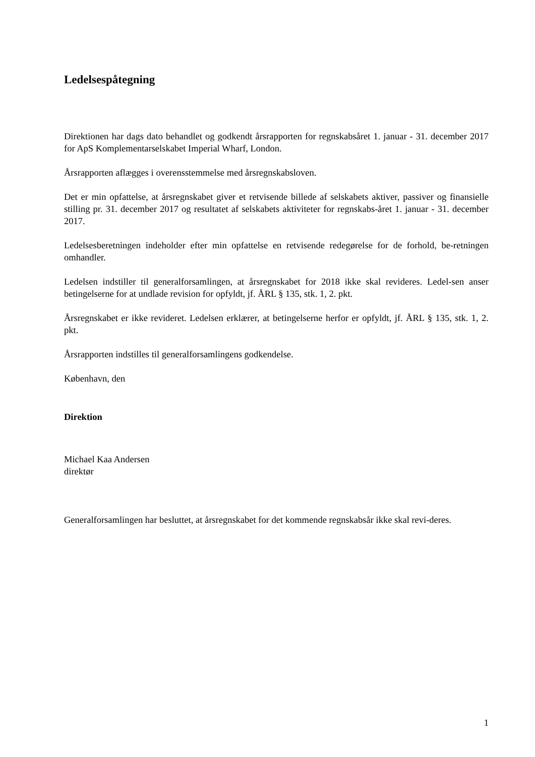Ledelsespåtegning
Direktionen har dags dato behandlet og godkendt årsrapporten for regnskabsåret 1. januar - 31. december 2017 for ApS Komplementarselskabet Imperial Wharf, London.
Årsrapporten aflægges i overensstemmelse med årsregnskabsloven.
Det er min opfattelse, at årsregnskabet giver et retvisende billede af selskabets aktiver, passiver og finansielle stilling pr. 31. december 2017 og resultatet af selskabets aktiviteter for regnskabs-året 1. januar - 31. december 2017.
Ledelsesberetningen indeholder efter min opfattelse en retvisende redegørelse for de forhold, be-retningen omhandler.
Ledelsen indstiller til generalforsamlingen, at årsregnskabet for 2018 ikke skal revideres. Ledel-sen anser betingelserne for at undlade revision for opfyldt, jf. ÅRL § 135, stk. 1, 2. pkt.
Årsregnskabet er ikke revideret. Ledelsen erklærer, at betingelserne herfor er opfyldt, jf. ÅRL § 135, stk. 1, 2. pkt.
Årsrapporten indstilles til generalforsamlingens godkendelse.
København, den
Direktion
Michael Kaa Andersen
direktør
Generalforsamlingen har besluttet, at årsregnskabet for det kommende regnskabsår ikke skal revi-deres.
1